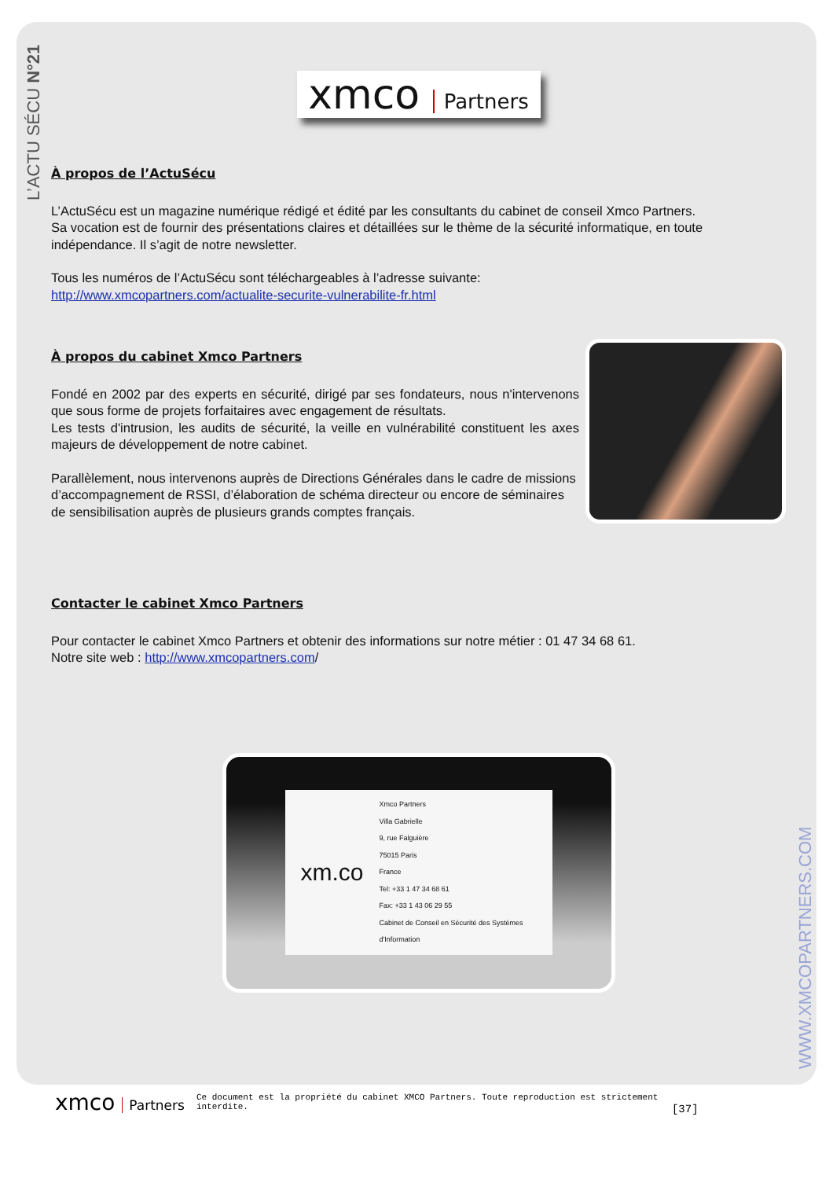L’ACTU SÉCU N°21
xmco Partners
À propos de l’ActuSécu
L’ActuSécu est un magazine numérique rédigé et édité par les consultants du cabinet de conseil Xmco Partners.
Sa vocation est de fournir des présentations claires et détaillées sur le thème de la sécurité informatique, en toute indépendance. Il s’agit de notre newsletter.
Tous les numéros de l’ActuSécu sont téléchargeables à l’adresse suivante:
http://www.xmcopartners.com/actualite-securite-vulnerabilite-fr.html
À propos du cabinet Xmco Partners
Fondé en 2002 par des experts en sécurité, dirigé par ses fondateurs, nous n'intervenons que sous forme de projets forfaitaires avec engagement de résultats.
Les tests d'intrusion, les audits de sécurité, la veille en vulnérabilité constituent les axes majeurs de développement de notre cabinet.
Parallèlement, nous intervenons auprès de Directions Générales dans le cadre de missions d’accompagnement de RSSI, d’élaboration de schéma directeur ou encore de séminaires de sensibilisation auprès de plusieurs grands comptes français.
Contacter le cabinet Xmco Partners
Pour contacter le cabinet Xmco Partners et obtenir des informations sur notre métier : 01 47 34 68 61.
Notre site web : http://www.xmcopartners.com/
xm.co Xmco Partners
Villa Gabrielle
9, rue Falguière
75015 Paris
France
Tel: +33 1 47 34 68 61
Fax: +33 1 43 06 29 55
Cabinet de Conseil en Sécurité des Systèmes d'Information
WWW.XMCOPARTNERS.COM
xmco Partners Ce document est la propriété du cabinet XMCO Partners. Toute reproduction est strictement interdite. [37]